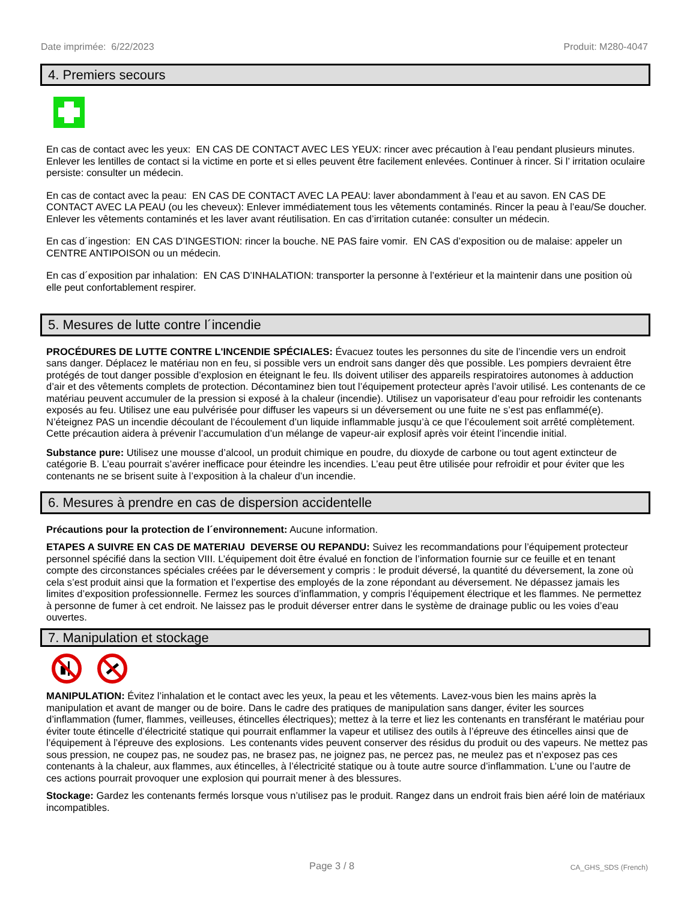Date imprimée: 6/22/2023 Produit: M280-4047
4. Premiers secours
En cas de contact avec les yeux: EN CAS DE CONTACT AVEC LES YEUX: rincer avec précaution à l’eau pendant plusieurs minutes. Enlever les lentilles de contact si la victime en porte et si elles peuvent être facilement enlevées. Continuer à rincer. Si l’ irritation oculaire persiste: consulter un médecin.
En cas de contact avec la peau: EN CAS DE CONTACT AVEC LA PEAU: laver abondamment à l’eau et au savon. EN CAS DE CONTACT AVEC LA PEAU (ou les cheveux): Enlever immédiatement tous les vêtements contaminés. Rincer la peau à l’eau/Se doucher. Enlever les vêtements contaminés et les laver avant réutilisation. En cas d’irritation cutanée: consulter un médecin.
En cas d´ingestion: EN CAS D’INGESTION: rincer la bouche. NE PAS faire vomir. EN CAS d’exposition ou de malaise: appeler un CENTRE ANTIPOISON ou un médecin.
En cas d´exposition par inhalation: EN CAS D’INHALATION: transporter la personne à l’extérieur et la maintenir dans une position où elle peut confortablement respirer.
5. Mesures de lutte contre l´incendie
PROCÉDURES DE LUTTE CONTRE L'INCENDIE SPÉCIALES: Évacuez toutes les personnes du site de l’incendie vers un endroit sans danger. Déplacez le matériau non en feu, si possible vers un endroit sans danger dès que possible. Les pompiers devraient être protégés de tout danger possible d’explosion en éteignant le feu. Ils doivent utiliser des appareils respiratoires autonomes à adduction d’air et des vêtements complets de protection. Décontaminez bien tout l’équipement protecteur après l’avoir utilisé. Les contenants de ce matériau peuvent accumuler de la pression si exposé à la chaleur (incendie). Utilisez un vaporisateur d’eau pour refroidir les contenants exposés au feu. Utilisez une eau pulvérisée pour diffuser les vapeurs si un déversement ou une fuite ne s’est pas enflammé(e). N’éteignez PAS un incendie découlant de l’écoulement d’un liquide inflammable jusqu’à ce que l’écoulement soit arrêté complètement. Cette précaution aidera à prévenir l’accumulation d’un mélange de vapeur-air explosif après voir éteint l’incendie initial.
Substance pure: Utilisez une mousse d’alcool, un produit chimique en poudre, du dioxyde de carbone ou tout agent extincteur de catégorie B. L’eau pourrait s’avérer inefficace pour éteindre les incendies. L’eau peut être utilisée pour refroidir et pour éviter que les contenants ne se brisent suite à l’exposition à la chaleur d’un incendie.
6. Mesures à prendre en cas de dispersion accidentelle
Précautions pour la protection de l´environnement: Aucune information.
ETAPES A SUIVRE EN CAS DE MATERIAU DEVERSE OU REPANDU: Suivez les recommandations pour l’équipement protecteur personnel spécifié dans la section VIII. L’équipement doit être évalué en fonction de l’information fournie sur ce feuille et en tenant compte des circonstances spéciales créées par le déversement y compris : le produit déversé, la quantité du déversement, la zone où cela s’est produit ainsi que la formation et l’expertise des employés de la zone répondant au déversement. Ne dépassez jamais les limites d’exposition professionnelle. Fermez les sources d’inflammation, y compris l’équipement électrique et les flammes. Ne permettez à personne de fumer à cet endroit. Ne laissez pas le produit déverser entrer dans le système de drainage public ou les voies d’eau ouvertes.
7. Manipulation et stockage
MANIPULATION: Évitez l’inhalation et le contact avec les yeux, la peau et les vêtements. Lavez-vous bien les mains après la manipulation et avant de manger ou de boire. Dans le cadre des pratiques de manipulation sans danger, éviter les sources d’inflammation (fumer, flammes, veilleuses, étincelles électriques); mettez à la terre et liez les contenants en transférant le matériau pour éviter toute étincelle d’électricité statique qui pourrait enflammer la vapeur et utilisez des outils à l’épreuve des étincelles ainsi que de l’équipement à l’épreuve des explosions. Les contenants vides peuvent conserver des résidus du produit ou des vapeurs. Ne mettez pas sous pression, ne coupez pas, ne soudez pas, ne brasez pas, ne joignez pas, ne percez pas, ne meulez pas et n’exposez pas ces contenants à la chaleur, aux flammes, aux étincelles, à l’électricité statique ou à toute autre source d’inflammation. L’une ou l’autre de ces actions pourrait provoquer une explosion qui pourrait mener à des blessures.
Stockage: Gardez les contenants fermés lorsque vous n’utilisez pas le produit. Rangez dans un endroit frais bien aéré loin de matériaux incompatibles.
Page 3 / 8 CA_GHS_SDS (French)